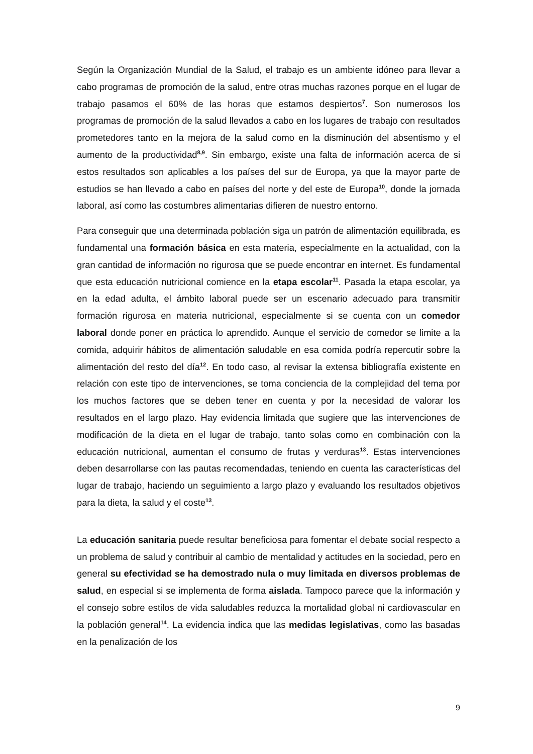Según la Organización Mundial de la Salud, el trabajo es un ambiente idóneo para llevar a cabo programas de promoción de la salud, entre otras muchas razones porque en el lugar de trabajo pasamos el 60% de las horas que estamos despiertos<sup>7</sup>. Son numerosos los programas de promoción de la salud llevados a cabo en los lugares de trabajo con resultados prometedores tanto en la mejora de la salud como en la disminución del absentismo y el aumento de la productividad<sup>8,9</sup>. Sin embargo, existe una falta de información acerca de si estos resultados son aplicables a los países del sur de Europa, ya que la mayor parte de estudios se han llevado a cabo en países del norte y del este de Europa<sup>10</sup>, donde la jornada laboral, así como las costumbres alimentarias difieren de nuestro entorno.
Para conseguir que una determinada población siga un patrón de alimentación equilibrada, es fundamental una formación básica en esta materia, especialmente en la actualidad, con la gran cantidad de información no rigurosa que se puede encontrar en internet. Es fundamental que esta educación nutricional comience en la etapa escolar<sup>11</sup>. Pasada la etapa escolar, ya en la edad adulta, el ámbito laboral puede ser un escenario adecuado para transmitir formación rigurosa en materia nutricional, especialmente si se cuenta con un comedor laboral donde poner en práctica lo aprendido. Aunque el servicio de comedor se limite a la comida, adquirir hábitos de alimentación saludable en esa comida podría repercutir sobre la alimentación del resto del día<sup>12</sup>. En todo caso, al revisar la extensa bibliografía existente en relación con este tipo de intervenciones, se toma conciencia de la complejidad del tema por los muchos factores que se deben tener en cuenta y por la necesidad de valorar los resultados en el largo plazo. Hay evidencia limitada que sugiere que las intervenciones de modificación de la dieta en el lugar de trabajo, tanto solas como en combinación con la educación nutricional, aumentan el consumo de frutas y verduras<sup>13</sup>. Estas intervenciones deben desarrollarse con las pautas recomendadas, teniendo en cuenta las características del lugar de trabajo, haciendo un seguimiento a largo plazo y evaluando los resultados objetivos para la dieta, la salud y el coste<sup>13</sup>.
La educación sanitaria puede resultar beneficiosa para fomentar el debate social respecto a un problema de salud y contribuir al cambio de mentalidad y actitudes en la sociedad, pero en general su efectividad se ha demostrado nula o muy limitada en diversos problemas de salud, en especial si se implementa de forma aislada. Tampoco parece que la información y el consejo sobre estilos de vida saludables reduzca la mortalidad global ni cardiovascular en la población general<sup>14</sup>. La evidencia indica que las medidas legislativas, como las basadas en la penalización de los
9